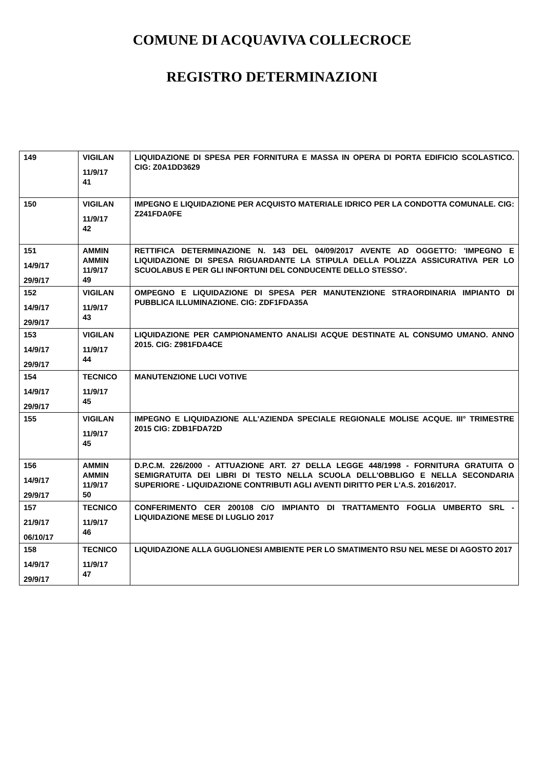COMUNE DI ACQUAVIVA COLLECROCE
REGISTRO DETERMINAZIONI
| 149 | VIGILAN 11/9/17 41 | LIQUIDAZIONE DI SPESA PER FORNITURA E MASSA IN OPERA DI PORTA EDIFICIO SCOLASTICO. CIG: Z0A1DD3629 |
| 150 | VIGILAN 11/9/17 42 | IMPEGNO E LIQUIDAZIONE PER ACQUISTO MATERIALE IDRICO PER LA CONDOTTA COMUNALE. CIG: Z241FDA0FE |
| 151 14/9/17 29/9/17 | AMMIN AMMIN 11/9/17 49 | RETTIFICA DETERMINAZIONE N. 143 DEL 04/09/2017 AVENTE AD OGGETTO: 'IMPEGNO E LIQUIDAZIONE DI SPESA RIGUARDANTE LA STIPULA DELLA POLIZZA ASSICURATIVA PER LO SCUOLABUS E PER GLI INFORTUNI DEL CONDUCENTE DELLO STESSO'. |
| 152 14/9/17 29/9/17 | VIGILAN 11/9/17 43 | OMPEGNO E LIQUIDAZIONE DI SPESA PER MANUTENZIONE STRAORDINARIA IMPIANTO DI PUBBLICA ILLUMINAZIONE. CIG: ZDF1FDA35A |
| 153 14/9/17 29/9/17 | VIGILAN 11/9/17 44 | LIQUIDAZIONE PER CAMPIONAMENTO ANALISI ACQUE DESTINATE AL CONSUMO UMANO. ANNO 2015. CIG: Z981FDA4CE |
| 154 14/9/17 29/9/17 | TECNICO 11/9/17 45 | MANUTENZIONE LUCI VOTIVE |
| 155 | VIGILAN 11/9/17 45 | IMPEGNO E LIQUIDAZIONE ALL'AZIENDA SPECIALE REGIONALE MOLISE ACQUE. III° TRIMESTRE 2015 CIG: ZDB1FDA72D |
| 156 14/9/17 29/9/17 | AMMIN AMMIN 11/9/17 50 | D.P.C.M. 226/2000 - ATTUAZIONE ART. 27 DELLA LEGGE 448/1998 - FORNITURA GRATUITA O SEMIGRATUITA DEI LIBRI DI TESTO NELLA SCUOLA DELL'OBBLIGO E NELLA SECONDARIA SUPERIORE - LIQUIDAZIONE CONTRIBUTI AGLI AVENTI DIRITTO PER L'A.S. 2016/2017. |
| 157 21/9/17 06/10/17 | TECNICO 11/9/17 46 | CONFERIMENTO CER 200108 C/O IMPIANTO DI TRATTAMENTO FOGLIA UMBERTO SRL - LIQUIDAZIONE MESE DI LUGLIO 2017 |
| 158 14/9/17 29/9/17 | TECNICO 11/9/17 47 | LIQUIDAZIONE ALLA GUGLIONESI AMBIENTE PER LO SMATIMENTO RSU NEL MESE DI AGOSTO 2017 |